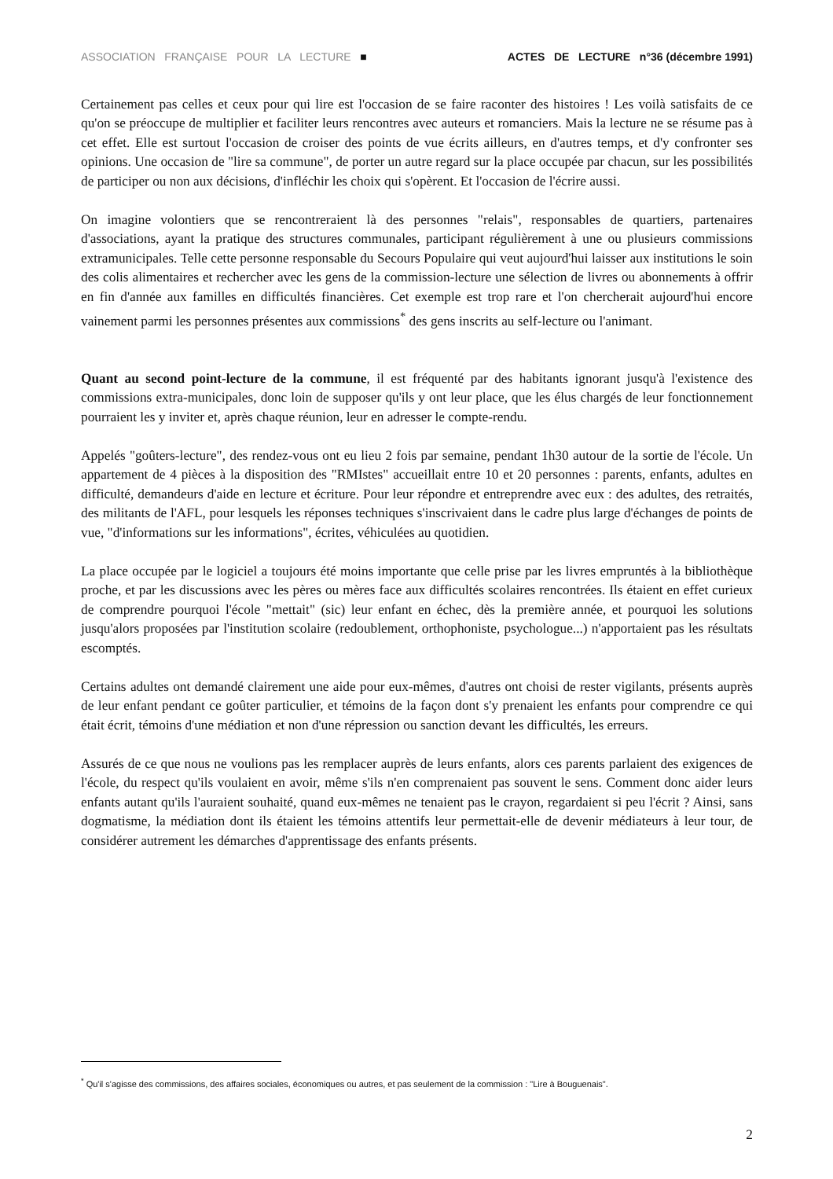ASSOCIATION FRANÇAISE POUR LA LECTURE ■ ACTES DE LECTURE n°36 (décembre 1991)
Certainement pas celles et ceux pour qui lire est l'occasion de se faire raconter des histoires ! Les voilà satisfaits de ce qu'on se préoccupe de multiplier et faciliter leurs rencontres avec auteurs et romanciers. Mais la lecture ne se résume pas à cet effet. Elle est surtout l'occasion de croiser des points de vue écrits ailleurs, en d'autres temps, et d'y confronter ses opinions. Une occasion de "lire sa commune", de porter un autre regard sur la place occupée par chacun, sur les possibilités de participer ou non aux décisions, d'infléchir les choix qui s'opèrent. Et l'occasion de l'écrire aussi.
On imagine volontiers que se rencontreraient là des personnes "relais", responsables de quartiers, partenaires d'associations, ayant la pratique des structures communales, participant régulièrement à une ou plusieurs commissions extramunicipales. Telle cette personne responsable du Secours Populaire qui veut aujourd'hui laisser aux institutions le soin des colis alimentaires et rechercher avec les gens de la commission-lecture une sélection de livres ou abonnements à offrir en fin d'année aux familles en difficultés financières. Cet exemple est trop rare et l'on chercherait aujourd'hui encore vainement parmi les personnes présentes aux commissions<sup>*</sup> des gens inscrits au self-lecture ou l'animant.
Quant au second point-lecture de la commune, il est fréquenté par des habitants ignorant jusqu'à l'existence des commissions extra-municipales, donc loin de supposer qu'ils y ont leur place, que les élus chargés de leur fonctionnement pourraient les y inviter et, après chaque réunion, leur en adresser le compte-rendu.
Appelés "goûters-lecture", des rendez-vous ont eu lieu 2 fois par semaine, pendant 1h30 autour de la sortie de l'école. Un appartement de 4 pièces à la disposition des "RMIstes" accueillait entre 10 et 20 personnes : parents, enfants, adultes en difficulté, demandeurs d'aide en lecture et écriture. Pour leur répondre et entreprendre avec eux : des adultes, des retraités, des militants de l'AFL, pour lesquels les réponses techniques s'inscrivaient dans le cadre plus large d'échanges de points de vue, "d'informations sur les informations", écrites, véhiculées au quotidien.
La place occupée par le logiciel a toujours été moins importante que celle prise par les livres empruntés à la bibliothèque proche, et par les discussions avec les pères ou mères face aux difficultés scolaires rencontrées. Ils étaient en effet curieux de comprendre pourquoi l'école "mettait" (sic) leur enfant en échec, dès la première année, et pourquoi les solutions jusqu'alors proposées par l'institution scolaire (redoublement, orthophoniste, psychologue...) n'apportaient pas les résultats escomptés.
Certains adultes ont demandé clairement une aide pour eux-mêmes, d'autres ont choisi de rester vigilants, présents auprès de leur enfant pendant ce goûter particulier, et témoins de la façon dont s'y prenaient les enfants pour comprendre ce qui était écrit, témoins d'une médiation et non d'une répression ou sanction devant les difficultés, les erreurs.
Assurés de ce que nous ne voulions pas les remplacer auprès de leurs enfants, alors ces parents parlaient des exigences de l'école, du respect qu'ils voulaient en avoir, même s'ils n'en comprenaient pas souvent le sens. Comment donc aider leurs enfants autant qu'ils l'auraient souhaité, quand eux-mêmes ne tenaient pas le crayon, regardaient si peu l'écrit ? Ainsi, sans dogmatisme, la médiation dont ils étaient les témoins attentifs leur permettait-elle de devenir médiateurs à leur tour, de considérer autrement les démarches d'apprentissage des enfants présents.
<sup>*</sup> Qu'il s'agisse des commissions, des affaires sociales, économiques ou autres, et pas seulement de la commission : "Lire à Bouguenais".
2